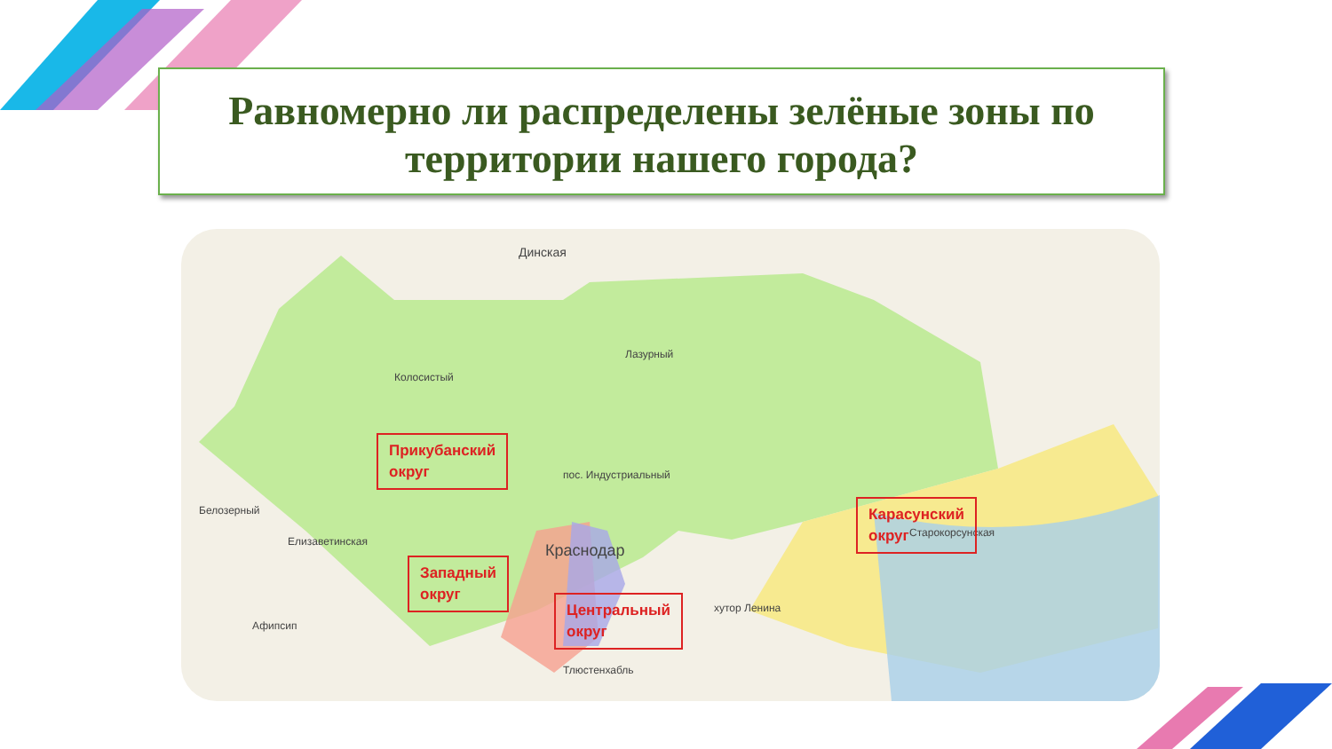Равномерно ли распределены зелёные зоны по
территории нашего города?
Динская
Лазурный
Колосистый
пос. Индустриальный
Белозерный
Елизаветинская Краснодар
Старокорсунская
хутор Ленина
Афипсип
Тлюстенхабль
Прикубанский
округ
Карасунский
округ
Западный
округ
Центральный
округ